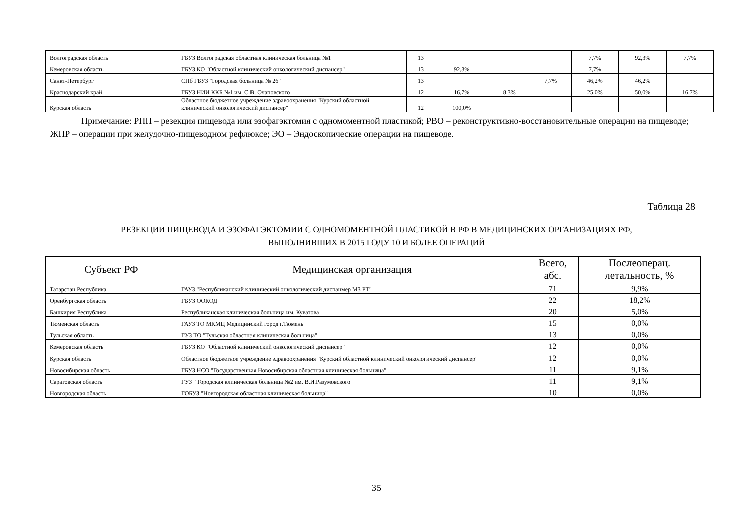| Волгоградская область | ГБУЗ Волгоградская областная клиническая больница №1 | 13 | | | | 7,7% | 92,3% | 7,7% |
| Кемеровская область | ГБУЗ КО "Областной клинический онкологический диспансер" | 13 | 92,3% | | | 7,7% | | |
| Санкт-Петербург | СПб ГБУЗ "Городская больница № 26" | 13 | | | 7,7% | 46,2% | 46,2% | |
| Краснодарский край | ГБУЗ НИИ ККБ №1 им. С.В. Очаповского | 12 | 16,7% | 8,3% | | 25,0% | 50,0% | 16,7% |
| Курская область | Областное бюджетное учреждение здравоохранения "Курский областной клинический онкологический диспансер" | 12 | 100,0% | | | | | |
Примечание: РПП – резекция пищевода или эзофагэктомия с одномоментной пластикой; РВО – реконструктивно-восстановительные операции на пищеводе; ЖПР – операции при желудочно-пищеводном рефлюксе; ЭО – Эндоскопические операции на пищеводе.
Таблица 28
РЕЗЕКЦИИ ПИЩЕВОДА И ЭЗОФАГЭКТОМИИ С ОДНОМОМЕНТНОЙ ПЛАСТИКОЙ В РФ В МЕДИЦИНСКИХ ОРГАНИЗАЦИЯХ РФ,
ВЫПОЛНИВШИХ В 2015 ГОДУ 10 И БОЛЕЕ ОПЕРАЦИЙ
| Субъект РФ | Медицинская организация | Всего, абс. | Послеоперац. летальность, % |
| --- | --- | --- | --- |
| Татарстан Республика | ГАУЗ "Республиканский клинический онкологический диспанмер МЗ РТ" | 71 | 9,9% |
| Оренбургская область | ГБУЗ ООКОД | 22 | 18,2% |
| Башкирия Республика | Республиканская клиническая больница им. Куватова | 20 | 5,0% |
| Тюменская область | ГАУЗ ТО МКМЦ Медицинский город г.Тюмень | 15 | 0,0% |
| Тульская область | ГУЗ ТО "Тульская областная клиническая больница" | 13 | 0,0% |
| Кемеровская область | ГБУЗ КО "Областной клинический онкологический диспансер" | 12 | 0,0% |
| Курская область | Областное бюджетное учреждение здравоохранения "Курский областной клинический онкологический диспансер" | 12 | 0,0% |
| Новосибирская область | ГБУЗ НСО "Государственная Новосибирская областная клиническая больница" | 11 | 9,1% |
| Саратовская область | ГУЗ " Городская клиническая больница №2 им. В.И.Разумовского | 11 | 9,1% |
| Новгородская область | ГОБУЗ "Новгородская областная клиническая больница" | 10 | 0,0% |
35